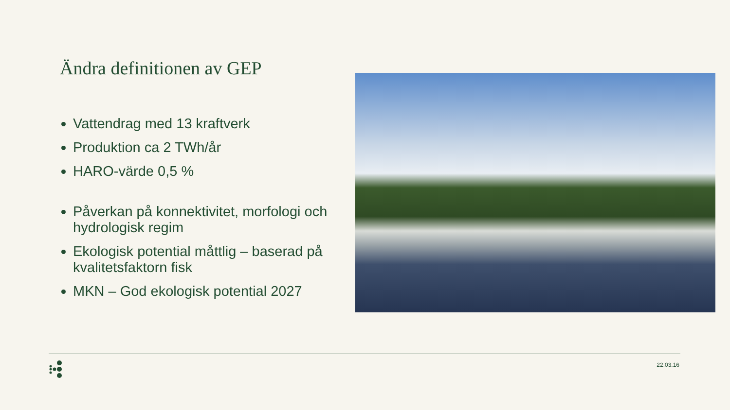Ändra definitionen av GEP
Vattendrag med 13 kraftverk
Produktion ca 2 TWh/år
HARO-värde 0,5 %
Påverkan på konnektivitet, morfologi och hydrologisk regim
Ekologisk potential måttlig – baserad på kvalitetsfaktorn fisk
MKN – God ekologisk potential 2027
22.03.16